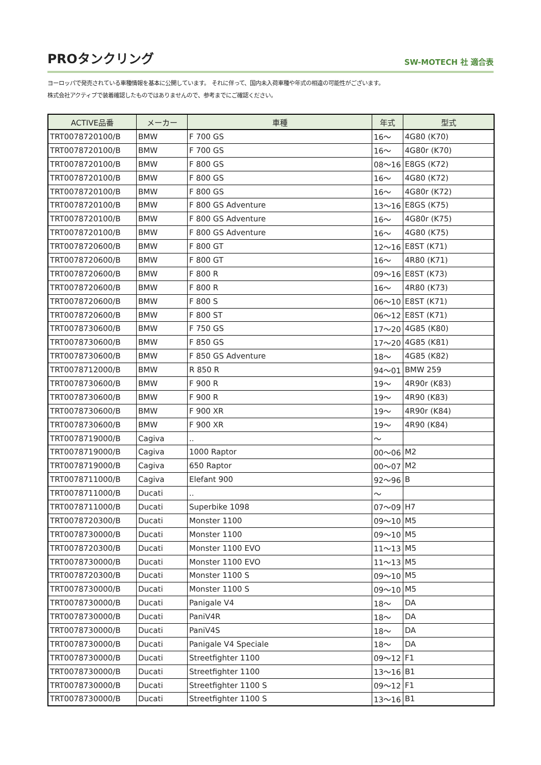PROタンクリング
SW-MOTECH 社 適合表
ヨーロッパで発売されている車種情報を基本に公開しています。 それに伴って、国内未入荷車種や年式の相違の可能性がございます。
株式会社アクティブで装着確認したものではありませんので、参考までにご確認ください。
| ACTIVE品番 | メーカー | 車種 | 年式 | 型式 |
| --- | --- | --- | --- | --- |
| TRT0078720100/B | BMW | F 700 GS | 16～ | 4G80 (K70) |
| TRT0078720100/B | BMW | F 700 GS | 16～ | 4G80r (K70) |
| TRT0078720100/B | BMW | F 800 GS | 08～16 | E8GS (K72) |
| TRT0078720100/B | BMW | F 800 GS | 16～ | 4G80 (K72) |
| TRT0078720100/B | BMW | F 800 GS | 16～ | 4G80r (K72) |
| TRT0078720100/B | BMW | F 800 GS Adventure | 13～16 | E8GS (K75) |
| TRT0078720100/B | BMW | F 800 GS Adventure | 16～ | 4G80r (K75) |
| TRT0078720100/B | BMW | F 800 GS Adventure | 16～ | 4G80 (K75) |
| TRT0078720600/B | BMW | F 800 GT | 12～16 | E8ST (K71) |
| TRT0078720600/B | BMW | F 800 GT | 16～ | 4R80 (K71) |
| TRT0078720600/B | BMW | F 800 R | 09～16 | E8ST (K73) |
| TRT0078720600/B | BMW | F 800 R | 16～ | 4R80 (K73) |
| TRT0078720600/B | BMW | F 800 S | 06～10 | E8ST (K71) |
| TRT0078720600/B | BMW | F 800 ST | 06～12 | E8ST (K71) |
| TRT0078730600/B | BMW | F 750 GS | 17～20 | 4G85 (K80) |
| TRT0078730600/B | BMW | F 850 GS | 17～20 | 4G85 (K81) |
| TRT0078730600/B | BMW | F 850 GS Adventure | 18～ | 4G85 (K82) |
| TRT0078712000/B | BMW | R 850 R | 94～01 | BMW 259 |
| TRT0078730600/B | BMW | F 900 R | 19～ | 4R90r (K83) |
| TRT0078730600/B | BMW | F 900 R | 19～ | 4R90 (K83) |
| TRT0078730600/B | BMW | F 900 XR | 19～ | 4R90r (K84) |
| TRT0078730600/B | BMW | F 900 XR | 19～ | 4R90 (K84) |
| TRT0078719000/B | Cagiva | .. | ～ | |
| TRT0078719000/B | Cagiva | 1000 Raptor | 00～06 | M2 |
| TRT0078719000/B | Cagiva | 650 Raptor | 00～07 | M2 |
| TRT0078711000/B | Cagiva | Elefant 900 | 92～96 | B |
| TRT0078711000/B | Ducati | .. | ～ | |
| TRT0078711000/B | Ducati | Superbike 1098 | 07～09 | H7 |
| TRT0078720300/B | Ducati | Monster 1100 | 09～10 | M5 |
| TRT0078730000/B | Ducati | Monster 1100 | 09～10 | M5 |
| TRT0078720300/B | Ducati | Monster 1100 EVO | 11～13 | M5 |
| TRT0078730000/B | Ducati | Monster 1100 EVO | 11～13 | M5 |
| TRT0078720300/B | Ducati | Monster 1100 S | 09～10 | M5 |
| TRT0078730000/B | Ducati | Monster 1100 S | 09～10 | M5 |
| TRT0078730000/B | Ducati | Panigale V4 | 18～ | DA |
| TRT0078730000/B | Ducati | PaniV4R | 18～ | DA |
| TRT0078730000/B | Ducati | PaniV4S | 18～ | DA |
| TRT0078730000/B | Ducati | Panigale V4 Speciale | 18～ | DA |
| TRT0078730000/B | Ducati | Streetfighter 1100 | 09～12 | F1 |
| TRT0078730000/B | Ducati | Streetfighter 1100 | 13～16 | B1 |
| TRT0078730000/B | Ducati | Streetfighter 1100 S | 09～12 | F1 |
| TRT0078730000/B | Ducati | Streetfighter 1100 S | 13～16 | B1 |